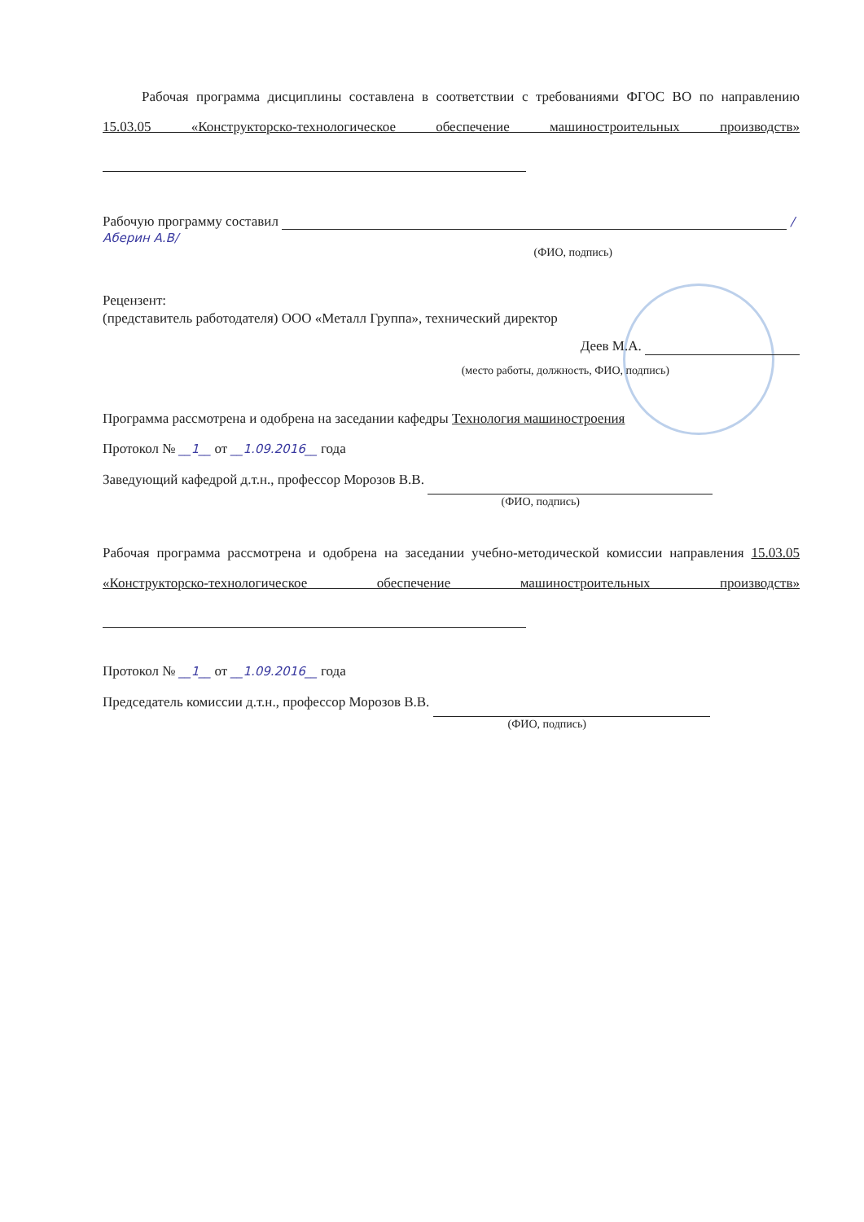Рабочая программа дисциплины составлена в соответствии с требованиями ФГОС ВО по направлению 15.03.05 «Конструкторско-технологическое обеспечение машиностроительных производств»
Рабочую программу составил /Аберин А.В/
(ФИО, подпись)
Рецензент:
(представитель работодателя) ООО «Металл Группа», технический директор
Деев М.А.
(место работы, должность, ФИО, подпись)
Программа рассмотрена и одобрена на заседании кафедры Технология машиностроения
Протокол № __1__ от __1.09.2016__ года
Заведующий кафедрой д.т.н., профессор Морозов В.В.
(ФИО, подпись)
Рабочая программа рассмотрена и одобрена на заседании учебно-методической комиссии направления 15.03.05 «Конструкторско-технологическое обеспечение машиностроительных производств»
Протокол № __1__ от __1.09.2016__ года
Председатель комиссии д.т.н., профессор Морозов В.В.
(ФИО, подпись)